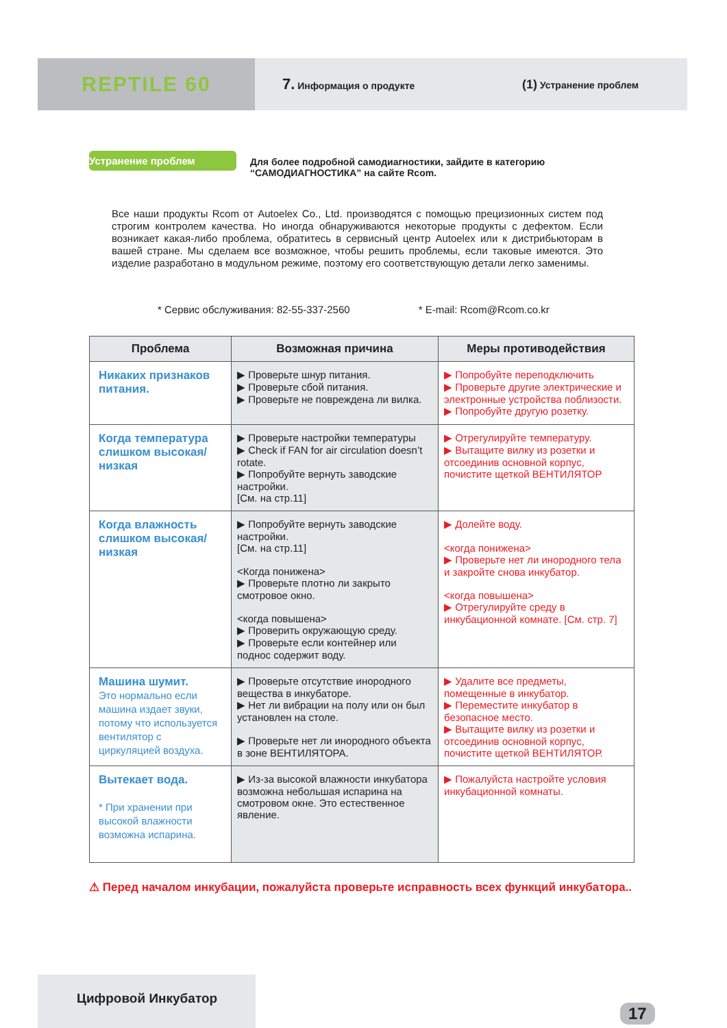REPTILE 60
7. Информация о продукте
(1) Устранение проблем
Устранение проблем Для более подробной самодиагностики, зайдите в категорию “САМОДИАГНОСТИКА” на сайте Rcom.
Все наши продукты Rcom от Autoelex Co., Ltd. производятся с помощью прецизионных систем под строгим контролем качества. Но иногда обнаруживаются некоторые продукты с дефектом. Если возникает какая-либо проблема, обратитесь в сервисный центр Autoelex или к дистрибьюторам в вашей стране. Мы сделаем все возможное, чтобы решить проблемы, если таковые имеются. Это изделие разработано в модульном режиме, поэтому его соответствующую детали легко заменимы.
* Сервис обслуживания: 82-55-337-2560 * E-mail: Rcom@Rcom.co.kr
| Проблема | Возможная причина | Меры противодействия |
| --- | --- | --- |
| Никаких признаков питания. | ▶ Проверьте шнур питания. ▶ Проверьте сбой питания. ▶ Проверьте не повреждена ли вилка. | ▶ Попробуйте переподключить ▶ Проверьте другие электрические и электронные устройства поблизости. ▶ Попробуйте другую розетку. |
| Когда температура слишком высокая/низкая | ▶ Проверьте настройки температуры ▶ Check if FAN for air circulation doesn’t rotate. ▶ Попробуйте вернуть заводские настройки. [См. на стр.11] | ▶ Отрегулируйте температуру. ▶ Вытащите вилку из розетки и отсоединив основной корпус, почистите щеткой ВЕНТИЛЯТОР |
| Когда влажность слишком высокая/низкая | ▶ Попробуйте вернуть заводские настройки. [См. на стр.11] <Когда понижена> ▶ Проверьте плотно ли закрыто смотровое окно. <когда повышена> ▶ Проверить окружающую среду. ▶ Проверьте если контейнер или поднос содержит воду. | ▶ Долейте воду. <когда понижена> ▶ Проверьте нет ли инородного тела и закройте снова инкубатор. <когда повышена> ▶ Отрегулируйте среду в инкубационной комнате. [См. стр. 7] |
| Машина шумит. Это нормально если машина издает звуки, потому что используется вентилятор с циркуляцией воздуха. | ▶ Проверьте отсутствие инородного вещества в инкубаторе. ▶ Нет ли вибрации на полу или он был установлен на столе. ▶ Проверьте нет ли инородного объекта в зоне ВЕНТИЛЯТОРА. | ▶ Удалите все предметы, помещенные в инкубатор. ▶ Переместите инкубатор в безопасное место. ▶ Вытащите вилку из розетки и отсоединив основной корпус, почистите щеткой ВЕНТИЛЯТОР. |
| Вытекает вода. * При хранении при высокой влажности возможна испарина. | ▶ Из-за высокой влажности инкубатора возможна небольшая испарина на смотровом окне. Это естественное явление. | ▶ Пожалуйста настройте условия инкубационной комнаты. |
⚠ Перед началом инкубации, пожалуйста проверьте исправность всех функций инкубатора..
Цифровой Инкубатор
17